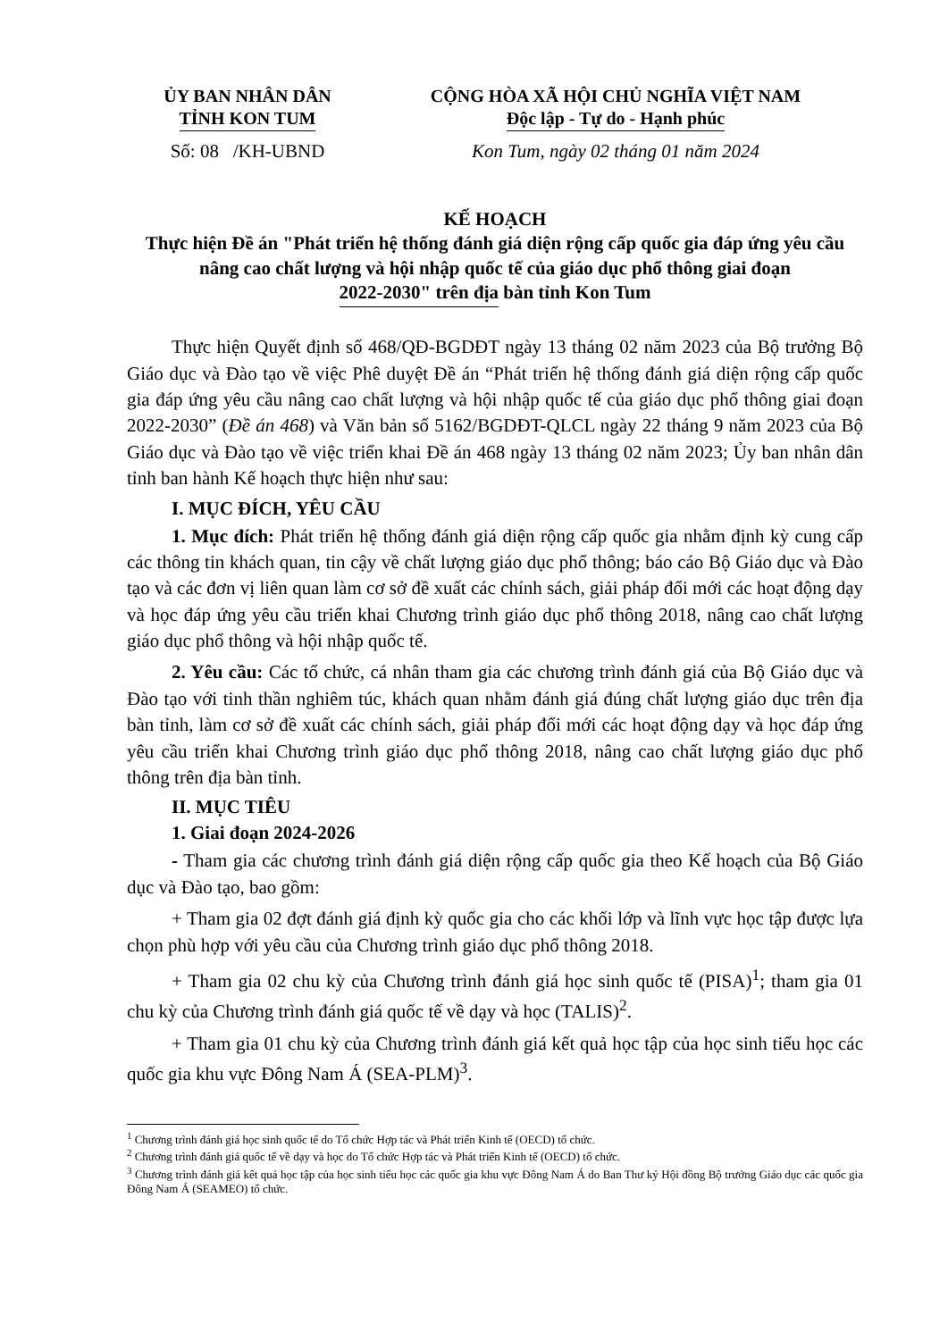ỦY BAN NHÂN DÂN
TỈNH KON TUM
Số: 08 /KH-UBND
CỘNG HÒA XÃ HỘI CHỦ NGHĨA VIỆT NAM
Độc lập - Tự do - Hạnh phúc
Kon Tum, ngày 02 tháng 01 năm 2024
KẾ HOẠCH
Thực hiện Đề án "Phát triển hệ thống đánh giá diện rộng cấp quốc gia đáp ứng yêu cầu nâng cao chất lượng và hội nhập quốc tế của giáo dục phổ thông giai đoạn 2022-2030" trên địa bàn tỉnh Kon Tum
Thực hiện Quyết định số 468/QĐ-BGDĐT ngày 13 tháng 02 năm 2023 của Bộ trưởng Bộ Giáo dục và Đào tạo về việc Phê duyệt Đề án “Phát triển hệ thống đánh giá diện rộng cấp quốc gia đáp ứng yêu cầu nâng cao chất lượng và hội nhập quốc tế của giáo dục phổ thông giai đoạn 2022-2030” (Đề án 468) và Văn bản số 5162/BGDĐT-QLCL ngày 22 tháng 9 năm 2023 của Bộ Giáo dục và Đào tạo về việc triển khai Đề án 468 ngày 13 tháng 02 năm 2023; Ủy ban nhân dân tỉnh ban hành Kế hoạch thực hiện như sau:
I. MỤC ĐÍCH, YÊU CẦU
1. Mục đích: Phát triển hệ thống đánh giá diện rộng cấp quốc gia nhằm định kỳ cung cấp các thông tin khách quan, tin cậy về chất lượng giáo dục phổ thông; báo cáo Bộ Giáo dục và Đào tạo và các đơn vị liên quan làm cơ sở đề xuất các chính sách, giải pháp đổi mới các hoạt động dạy và học đáp ứng yêu cầu triển khai Chương trình giáo dục phổ thông 2018, nâng cao chất lượng giáo dục phổ thông và hội nhập quốc tế.
2. Yêu cầu: Các tổ chức, cá nhân tham gia các chương trình đánh giá của Bộ Giáo dục và Đào tạo với tinh thần nghiêm túc, khách quan nhằm đánh giá đúng chất lượng giáo dục trên địa bàn tỉnh, làm cơ sở đề xuất các chính sách, giải pháp đổi mới các hoạt động dạy và học đáp ứng yêu cầu triển khai Chương trình giáo dục phổ thông 2018, nâng cao chất lượng giáo dục phổ thông trên địa bàn tỉnh.
II. MỤC TIÊU
1. Giai đoạn 2024-2026
- Tham gia các chương trình đánh giá diện rộng cấp quốc gia theo Kế hoạch của Bộ Giáo dục và Đào tạo, bao gồm:
+ Tham gia 02 đợt đánh giá định kỳ quốc gia cho các khối lớp và lĩnh vực học tập được lựa chọn phù hợp với yêu cầu của Chương trình giáo dục phổ thông 2018.
+ Tham gia 02 chu kỳ của Chương trình đánh giá học sinh quốc tế (PISA)<sup>1</sup>; tham gia 01 chu kỳ của Chương trình đánh giá quốc tế về dạy và học (TALIS)<sup>2</sup>.
+ Tham gia 01 chu kỳ của Chương trình đánh giá kết quả học tập của học sinh tiểu học các quốc gia khu vực Đông Nam Á (SEA-PLM)<sup>3</sup>.
<sup>1</sup> Chương trình đánh giá học sinh quốc tế do Tổ chức Hợp tác và Phát triển Kinh tế (OECD) tổ chức.
<sup>2</sup> Chương trình đánh giá quốc tế về dạy và học do Tổ chức Hợp tác và Phát triển Kinh tế (OECD) tổ chức.
<sup>3</sup> Chương trình đánh giá kết quả học tập của học sinh tiểu học các quốc gia khu vực Đông Nam Á do Ban Thư ký Hội đồng Bộ trưởng Giáo dục các quốc gia Đông Nam Á (SEAMEO) tổ chức.